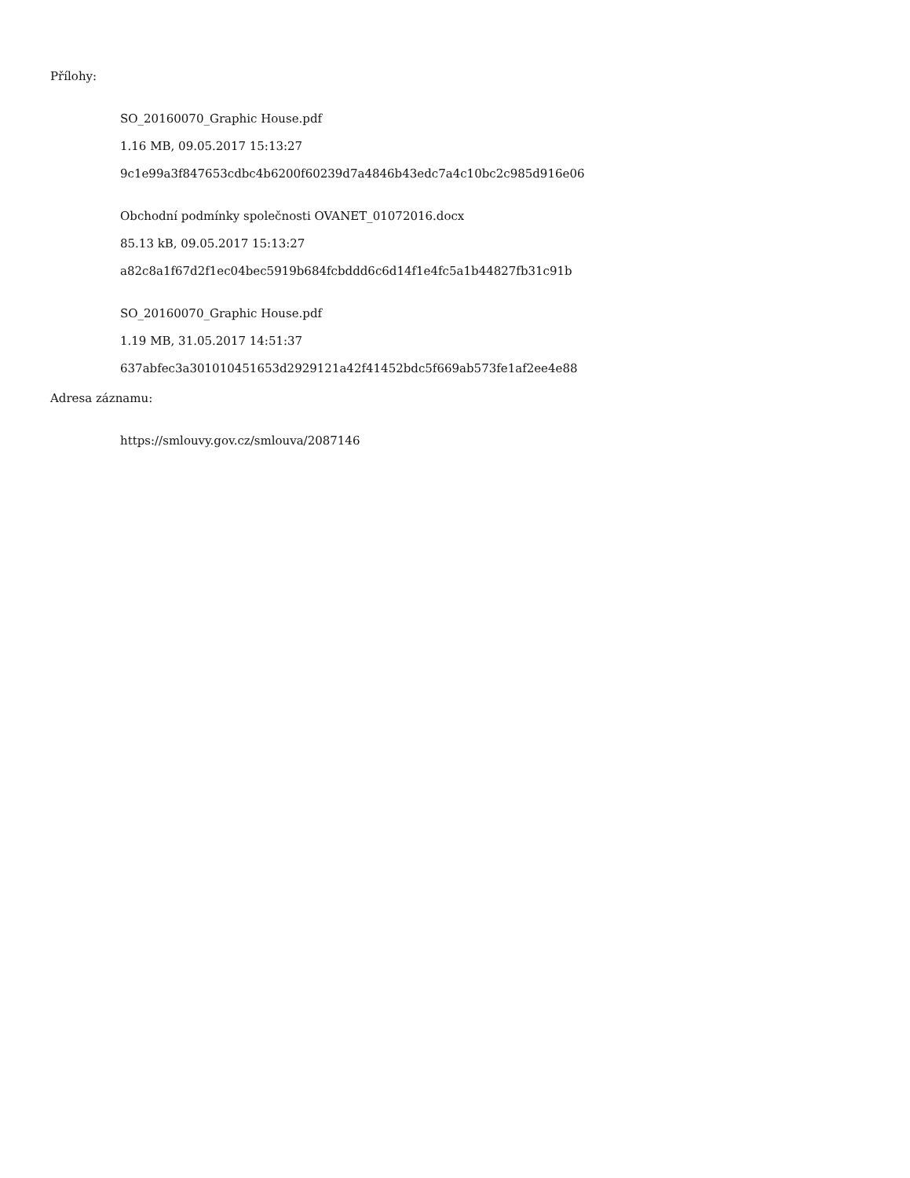Přílohy:
SO_20160070_Graphic House.pdf
1.16 MB, 09.05.2017 15:13:27
9c1e99a3f847653cdbc4b6200f60239d7a4846b43edc7a4c10bc2c985d916e06
Obchodní podmínky společnosti OVANET_01072016.docx
85.13 kB, 09.05.2017 15:13:27
a82c8a1f67d2f1ec04bec5919b684fcbddd6c6d14f1e4fc5a1b44827fb31c91b
SO_20160070_Graphic House.pdf
1.19 MB, 31.05.2017 14:51:37
637abfec3a301010451653d2929121a42f41452bdc5f669ab573fe1af2ee4e88
Adresa záznamu:
https://smlouvy.gov.cz/smlouva/2087146